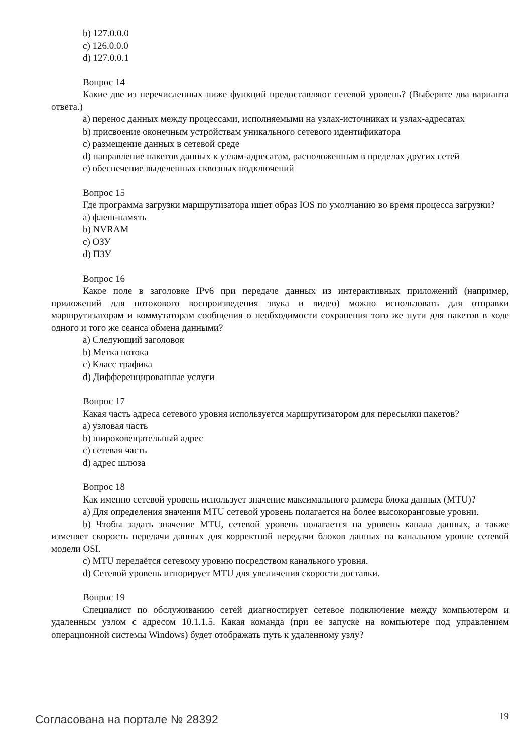b) 127.0.0.0
c) 126.0.0.0
d) 127.0.0.1
Вопрос 14
Какие две из перечисленных ниже функций предоставляют сетевой уровень? (Выберите два варианта ответа.)
a) перенос данных между процессами, исполняемыми на узлах-источниках и узлах-адресатах
b) присвоение оконечным устройствам уникального сетевого идентификатора
c) размещение данных в сетевой среде
d) направление пакетов данных к узлам-адресатам, расположенным в пределах других сетей
e) обеспечение выделенных сквозных подключений
Вопрос 15
Где программа загрузки маршрутизатора ищет образ IOS по умолчанию во время процесса загрузки?
a) флеш-память
b) NVRAM
c) ОЗУ
d) ПЗУ
Вопрос 16
Какое поле в заголовке IPv6 при передаче данных из интерактивных приложений (например, приложений для потокового воспроизведения звука и видео) можно использовать для отправки маршрутизаторам и коммутаторам сообщения о необходимости сохранения того же пути для пакетов в ходе одного и того же сеанса обмена данными?
a) Следующий заголовок
b) Метка потока
c) Класс трафика
d) Дифференцированные услуги
Вопрос 17
Какая часть адреса сетевого уровня используется маршрутизатором для пересылки пакетов?
a) узловая часть
b) широковещательный адрес
c) сетевая часть
d) адрес шлюза
Вопрос 18
Как именно сетевой уровень использует значение максимального размера блока данных (MTU)?
a) Для определения значения MTU сетевой уровень полагается на более высокоранговые уровни.
b) Чтобы задать значение MTU, сетевой уровень полагается на уровень канала данных, а также изменяет скорость передачи данных для корректной передачи блоков данных на канальном уровне сетевой модели OSI.
c) MTU передаётся сетевому уровню посредством канального уровня.
d) Сетевой уровень игнорирует MTU для увеличения скорости доставки.
Вопрос 19
Специалист по обслуживанию сетей диагностирует сетевое подключение между компьютером и удаленным узлом с адресом 10.1.1.5. Какая команда (при ее запуске на компьютере под управлением операционной системы Windows) будет отображать путь к удаленному узлу?
Согласована на портале № 28392 19